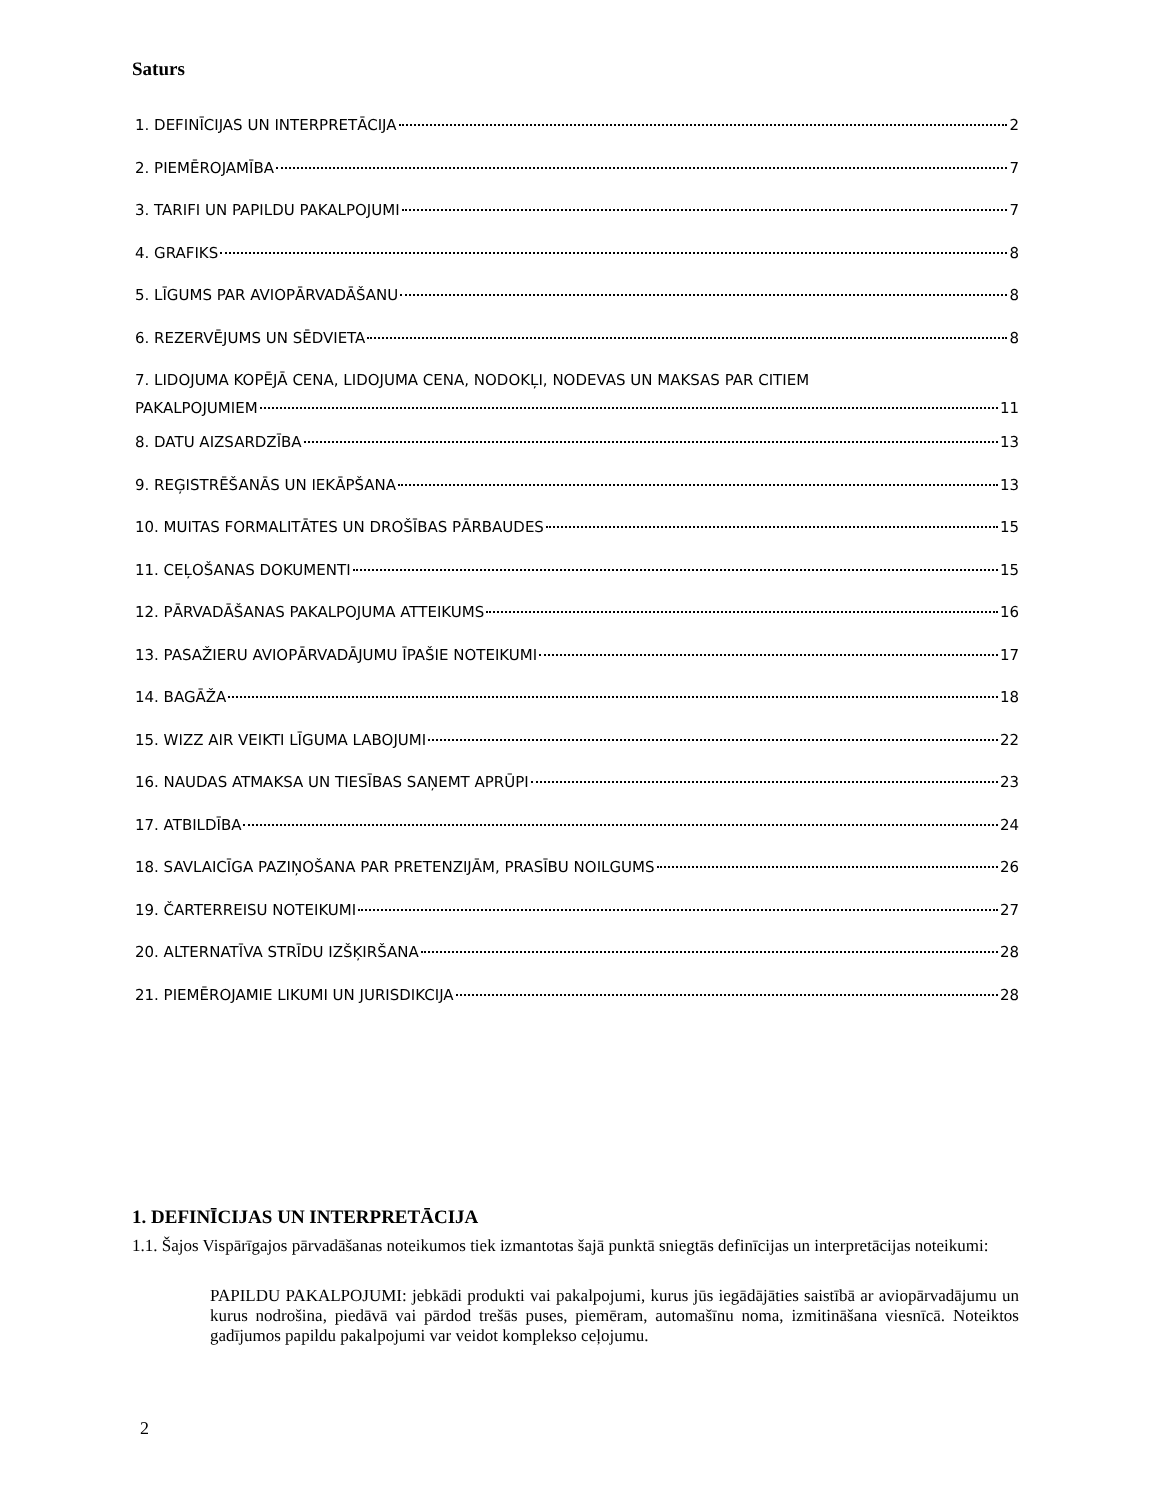Saturs
1. DEFINĪCIJAS UN INTERPRETĀCIJA 2
2. PIEMĒROJAMĪBA 7
3. TARIFI UN PAPILDU PAKALPOJUMI 7
4. GRAFIKS 8
5. LĪGUMS PAR AVIOPĀRVADĀŠANU 8
6. REZERVĒJUMS UN SĒDVIETA 8
7. LIDOJUMA KOPĒJĀ CENA, LIDOJUMA CENA, NODOKĻI, NODEVAS UN MAKSAS PAR CITIEM
PAKALPOJUMIEM 11
8. DATU AIZSARDZĪBA 13
9. REĢISTRĒŠANĀS UN IEKĀPŠANA 13
10. MUITAS FORMALITĀTES UN DROŠĪBAS PĀRBAUDES 15
11. CEĻOŠANAS DOKUMENTI 15
12. PĀRVADĀŠANAS PAKALPOJUMA ATTEIKUMS 16
13. PASAŽIERU AVIOPĀRVADĀJUMU ĪPAŠIE NOTEIKUMI 17
14. BAGĀŽA 18
15. WIZZ AIR VEIKTI LĪGUMA LABOJUMI 22
16. NAUDAS ATMAKSA UN TIESĪBAS SAŅEMT APRŪPI 23
17. ATBILDĪBA 24
18. SAVLAICĪGA PAZIŅOŠANA PAR PRETENZIJĀM, PRASĪBU NOILGUMS 26
19. ČARTERREISU NOTEIKUMI 27
20. ALTERNATĪVA STRĪDU IZŠĶIRŠANA 28
21. PIEMĒROJAMIE LIKUMI UN JURISDIKCIJA 28
1. DEFINĪCIJAS UN INTERPRETĀCIJA
1.1. Šajos Vispārīgajos pārvadāšanas noteikumos tiek izmantotas šajā punktā sniegtās definīcijas un interpretācijas noteikumi:
PAPILDU PAKALPOJUMI: jebkādi produkti vai pakalpojumi, kurus jūs iegādājāties saistībā ar aviopārvadājumu un kurus nodrošina, piedāvā vai pārdod trešās puses, piemēram, automašīnu noma, izmitināšana viesnīcā. Noteiktos gadījumos papildu pakalpojumi var veidot komplekso ceļojumu.
2